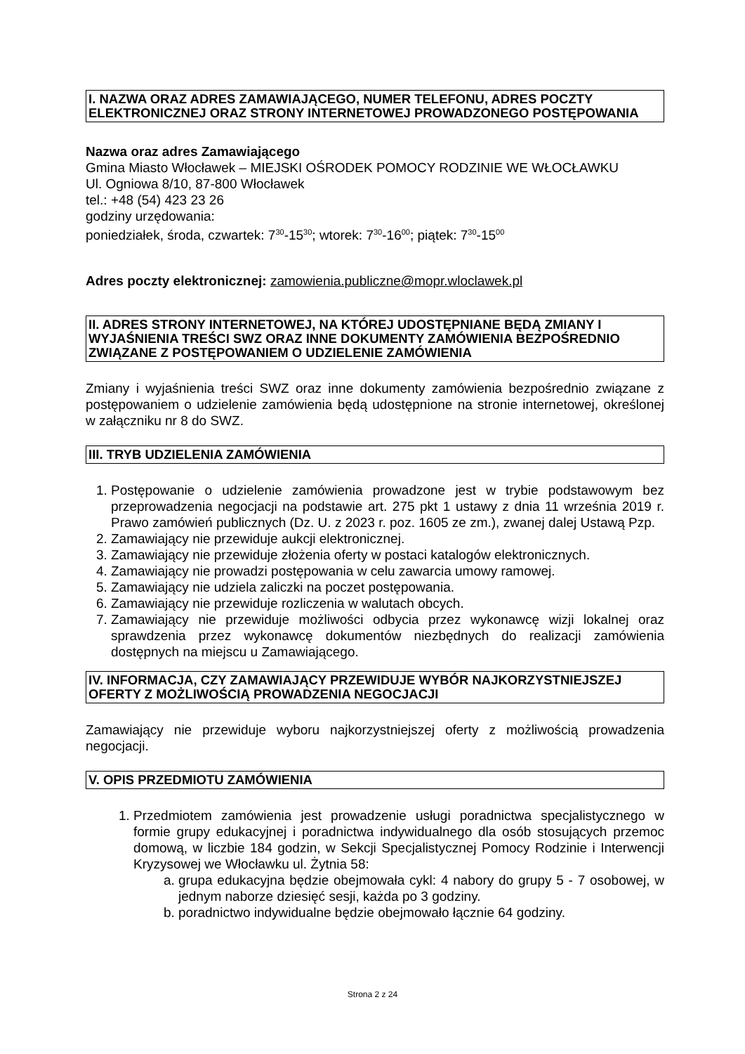I. NAZWA ORAZ ADRES ZAMAWIAJĄCEGO, NUMER TELEFONU, ADRES POCZTY ELEKTRONICZNEJ ORAZ STRONY INTERNETOWEJ PROWADZONEGO POSTĘPOWANIA
Nazwa oraz adres Zamawiającego
Gmina Miasto Włocławek – MIEJSKI OŚRODEK POMOCY RODZINIE WE WŁOCŁAWKU
Ul. Ogniowa 8/10, 87-800 Włocławek
tel.: +48 (54) 423 23 26
godziny urzędowania:
poniedziałek, środa, czwartek: 7<sup>30</sup>-15<sup>30</sup>; wtorek: 7<sup>30</sup>-16<sup>00</sup>; piątek: 7<sup>30</sup>-15<sup>00</sup>
Adres poczty elektronicznej: zamowienia.publiczne@mopr.wloclawek.pl
II. ADRES STRONY INTERNETOWEJ, NA KTÓREJ UDOSTĘPNIANE BĘDĄ ZMIANY I WYJAŚNIENIA TREŚCI SWZ ORAZ INNE DOKUMENTY ZAMÓWIENIA BEZPOŚREDNIO ZWIĄZANE Z POSTĘPOWANIEM O UDZIELENIE ZAMÓWIENIA
Zmiany i wyjaśnienia treści SWZ oraz inne dokumenty zamówienia bezpośrednio związane z postępowaniem o udzielenie zamówienia będą udostępnione na stronie internetowej, określonej w załączniku nr 8 do SWZ.
III. TRYB UDZIELENIA ZAMÓWIENIA
1. Postępowanie o udzielenie zamówienia prowadzone jest w trybie podstawowym bez przeprowadzenia negocjacji na podstawie art. 275 pkt 1 ustawy z dnia 11 września 2019 r. Prawo zamówień publicznych (Dz. U. z 2023 r. poz. 1605 ze zm.), zwanej dalej Ustawą Pzp.
2. Zamawiający nie przewiduje aukcji elektronicznej.
3. Zamawiający nie przewiduje złożenia oferty w postaci katalogów elektronicznych.
4. Zamawiający nie prowadzi postępowania w celu zawarcia umowy ramowej.
5. Zamawiający nie udziela zaliczki na poczet postępowania.
6. Zamawiający nie przewiduje rozliczenia w walutach obcych.
7. Zamawiający nie przewiduje możliwości odbycia przez wykonawcę wizji lokalnej oraz sprawdzenia przez wykonawcę dokumentów niezbędnych do realizacji zamówienia dostępnych na miejscu u Zamawiającego.
IV. INFORMACJA, CZY ZAMAWIAJĄCY PRZEWIDUJE WYBÓR NAJKORZYSTNIEJSZEJ OFERTY Z MOŻLIWOŚCIĄ PROWADZENIA NEGOCJACJI
Zamawiający nie przewiduje wyboru najkorzystniejszej oferty z możliwością prowadzenia negocjacji.
V. OPIS PRZEDMIOTU ZAMÓWIENIA
1. Przedmiotem zamówienia jest prowadzenie usługi poradnictwa specjalistycznego w formie grupy edukacyjnej i poradnictwa indywidualnego dla osób stosujących przemoc domową, w liczbie 184 godzin, w Sekcji Specjalistycznej Pomocy Rodzinie i Interwencji Kryzysowej we Włocławku ul. Żytnia 58:
a. grupa edukacyjna będzie obejmowała cykl: 4 nabory do grupy 5 - 7 osobowej, w jednym naborze dziesięć sesji, każda po 3 godziny.
b. poradnictwo indywidualne będzie obejmowało łącznie 64 godziny.
Strona 2 z 24